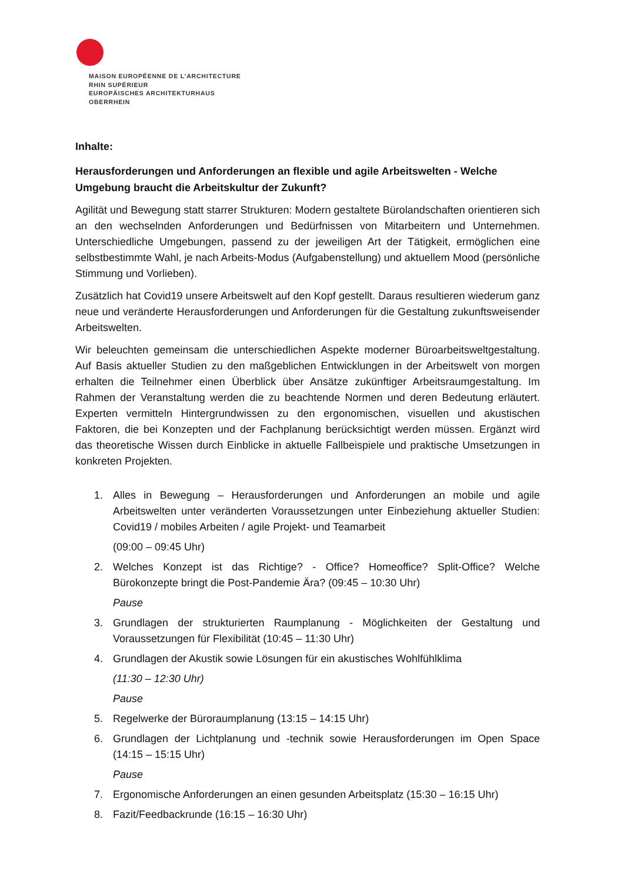MAISON EUROPÉENNE DE L'ARCHITECTURE
RHIN SUPÉRIEUR
EUROPÄISCHES ARCHITEKTURHAUS
OBERRHEIN
Inhalte:
Herausforderungen und Anforderungen an flexible und agile Arbeitswelten - Welche Umgebung braucht die Arbeitskultur der Zukunft?
Agilität und Bewegung statt starrer Strukturen: Modern gestaltete Bürolandschaften orientieren sich an den wechselnden Anforderungen und Bedürfnissen von Mitarbeitern und Unternehmen. Unterschiedliche Umgebungen, passend zu der jeweiligen Art der Tätigkeit, ermöglichen eine selbstbestimmte Wahl, je nach Arbeits-Modus (Aufgabenstellung) und aktuellem Mood (persönliche Stimmung und Vorlieben).
Zusätzlich hat Covid19 unsere Arbeitswelt auf den Kopf gestellt. Daraus resultieren wiederum ganz neue und veränderte Herausforderungen und Anforderungen für die Gestaltung zukunftsweisender Arbeitswelten.
Wir beleuchten gemeinsam die unterschiedlichen Aspekte moderner Büroarbeitsweltgestaltung. Auf Basis aktueller Studien zu den maßgeblichen Entwicklungen in der Arbeitswelt von morgen erhalten die Teilnehmer einen Überblick über Ansätze zukünftiger Arbeitsraumgestaltung. Im Rahmen der Veranstaltung werden die zu beachtende Normen und deren Bedeutung erläutert. Experten vermitteln Hintergrundwissen zu den ergonomischen, visuellen und akustischen Faktoren, die bei Konzepten und der Fachplanung berücksichtigt werden müssen. Ergänzt wird das theoretische Wissen durch Einblicke in aktuelle Fallbeispiele und praktische Umsetzungen in konkreten Projekten.
1. Alles in Bewegung – Herausforderungen und Anforderungen an mobile und agile Arbeitswelten unter veränderten Voraussetzungen unter Einbeziehung aktueller Studien: Covid19 / mobiles Arbeiten / agile Projekt- und Teamarbeit
(09:00 – 09:45 Uhr)
2. Welches Konzept ist das Richtige? - Office? Homeoffice? Split-Office? Welche Bürokonzepte bringt die Post-Pandemie Ära? (09:45 – 10:30 Uhr)
Pause
3. Grundlagen der strukturierten Raumplanung - Möglichkeiten der Gestaltung und Voraussetzungen für Flexibilität (10:45 – 11:30 Uhr)
4. Grundlagen der Akustik sowie Lösungen für ein akustisches Wohlfühlklima
(11:30 – 12:30 Uhr)
Pause
5. Regelwerke der Büroraumplanung (13:15 – 14:15 Uhr)
6. Grundlagen der Lichtplanung und -technik sowie Herausforderungen im Open Space (14:15 – 15:15 Uhr)
Pause
7. Ergonomische Anforderungen an einen gesunden Arbeitsplatz (15:30 – 16:15 Uhr)
8. Fazit/Feedbackrunde (16:15 – 16:30 Uhr)